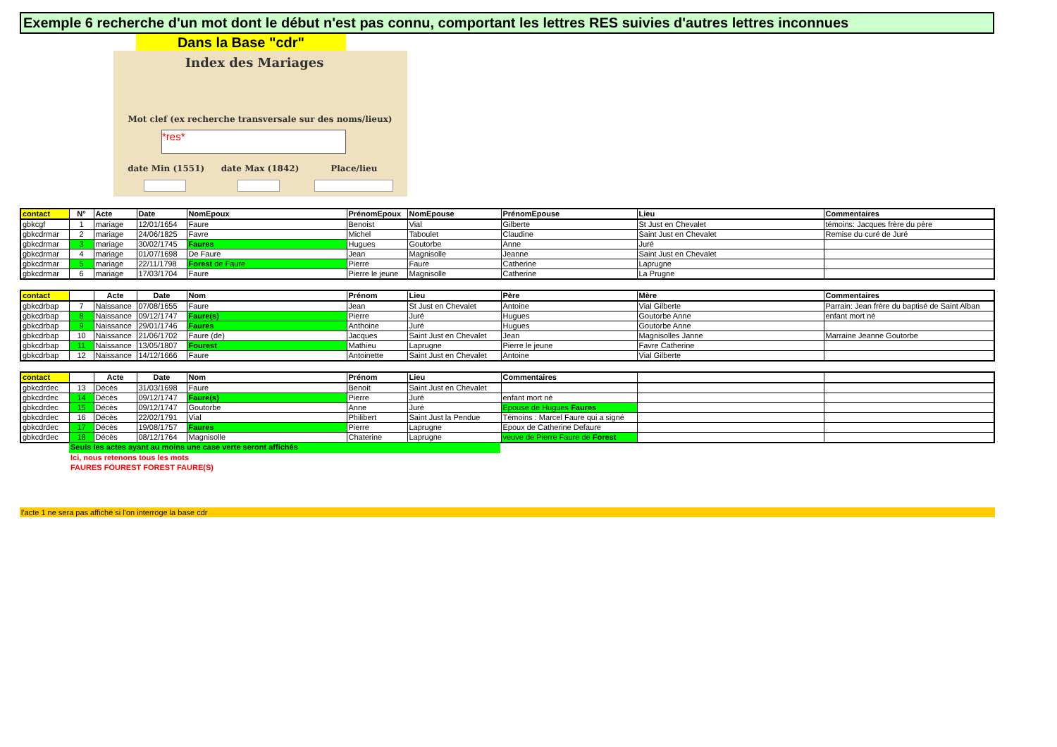Exemple 6 recherche d'un mot dont le début n'est pas connu, comportant les lettres RES suivies d'autres lettres inconnues
Dans la Base "cdr"
Index des Mariages
Mot clef (ex recherche transversale sur des noms/lieux)
*res*
date Min (1551) date Max (1842) Place/lieu
| contact | N° | Acte | Date | NomEpoux | PrénomEpoux | NomEpouse | PrénomEpouse | Lieu | Commentaires |
| --- | --- | --- | --- | --- | --- | --- | --- | --- | --- |
| gbkcgf | 1 | mariage | 12/01/1654 | Faure | Benoist | Vial | Gilberte | St Just en Chevalet | témoins: Jacques frère du père |
| gbkcdrmar | 2 | mariage | 24/06/1825 | Favre | Michel | Taboulet | Claudine | Saint Just en Chevalet | Remise du curé de Juré |
| gbkcdrmar | 3 | mariage | 30/02/1745 | Faures | Hugues | Goutorbe | Anne | Juré | |
| gbkcdrmar | 4 | mariage | 01/07/1698 | De Faure | Jean | Magnisolle | Jeanne | Saint Just en Chevalet | |
| gbkcdrmar | 5 | mariage | 22/11/1798 | Forest de Faure | Pierre | Faure | Catherine | Laprugne | |
| gbkcdrmar | 6 | mariage | 17/03/1704 | Faure | Pierre le jeune | Magnisolle | Catherine | La Prugne | |
| contact | | Acte | Date | Nom | Prénom | Lieu | Père | Mère | Commentaires |
| --- | --- | --- | --- | --- | --- | --- | --- | --- | --- |
| gbkcdrbap | 7 | Naissance | 07/08/1655 | Faure | Jean | St Just en Chevalet | Antoine | Vial Gilberte | Parrain: Jean frère du baptisé de Saint Alban |
| gbkcdrbap | 8 | Naissance | 09/12/1747 | Faure(s) | Pierre | Juré | Hugues | Goutorbe Anne | enfant mort né |
| gbkcdrbap | 9 | Naissance | 29/01/1746 | Faures | Anthoine | Juré | Hugues | Goutorbe Anne | |
| gbkcdrbap | 10 | Naissance | 21/06/1702 | Faure (de) | Jacques | Saint Just en Chevalet | Jean | Magnisolles Janne | Marraine Jeanne Goutorbe |
| gbkcdrbap | 11 | Naissance | 13/05/1807 | Fourest | Mathieu | Laprugne | Pierre le jeune | Favre Catherine | |
| gbkcdrbap | 12 | Naissance | 14/12/1666 | Faure | Antoinette | Saint Just en Chevalet | Antoine | Vial Gilberte | |
| contact | | Acte | Date | Nom | Prénom | Lieu | Commentaires | | |
| --- | --- | --- | --- | --- | --- | --- | --- | --- | --- |
| gbkcdrdec | 13 | Décès | 31/03/1698 | Faure | Benoit | Saint Just en Chevalet | | | |
| gbkcdrdec | 14 | Décès | 09/12/1747 | Faure(s) | Pierre | Juré | enfant mort né | | |
| gbkcdrdec | 15 | Décès | 09/12/1747 | Goutorbe | Anne | Juré | Epouse de Hugues Faures | | |
| gbkcdrdec | 16 | Décès | 22/02/1791 | Vial | Philibert | Saint Just la Pendue | Témoins : Marcel Faure qui a signé | | |
| gbkcdrdec | 17 | Décès | 19/08/1757 | Faures | Pierre | Laprugne | Epoux de Catherine Defaure | | |
| gbkcdrdec | 18 | Décès | 08/12/1764 | Magnisolle | Chaterine | Laprugne | veuve de Pierre Faure de Forest | | |
Seuls les actes ayant au moins une case verte seront affichés
Ici, nous retenons tous les mots
FAURES FOUREST FOREST FAURE(S)
l'acte 1 ne sera pas affiché si l'on interroge la base cdr